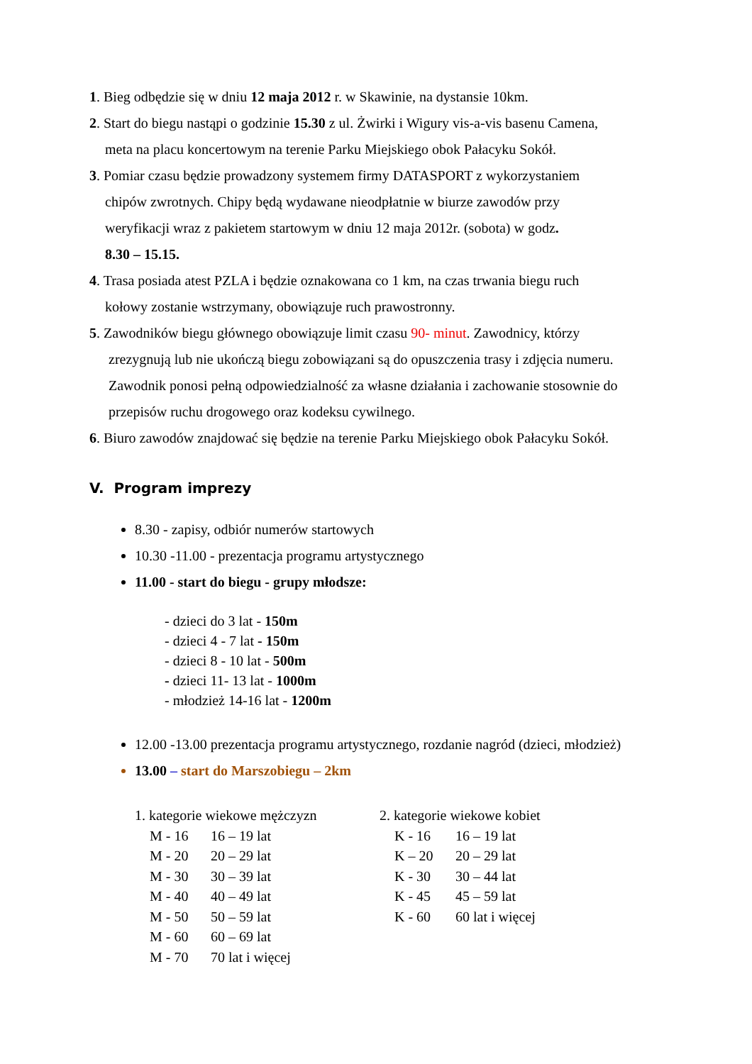1. Bieg odbędzie się w dniu 12 maja 2012 r. w Skawinie, na dystansie 10km.
2. Start do biegu nastąpi o godzinie 15.30 z ul. Żwirki i Wigury vis-a-vis basenu Camena,
meta na placu koncertowym na terenie Parku Miejskiego obok Pałacyku Sokół.
3. Pomiar czasu będzie prowadzony systemem firmy DATASPORT z wykorzystaniem
chipów zwrotnych. Chipy będą wydawane nieodpłatnie w biurze zawodów przy
weryfikacji wraz z pakietem startowym w dniu 12 maja 2012r. (sobota) w godz.
8.30 – 15.15.
4. Trasa posiada atest PZLA i będzie oznakowana co 1 km, na czas trwania biegu ruch
kołowy zostanie wstrzymany, obowiązuje ruch prawostronny.
5. Zawodników biegu głównego obowiązuje limit czasu 90- minut. Zawodnicy, którzy
zrezygnują lub nie ukończą biegu zobowiązani są do opuszczenia trasy i zdjęcia numeru.
Zawodnik ponosi pełną odpowiedzialność za własne działania i zachowanie stosownie do
przepisów ruchu drogowego oraz kodeksu cywilnego.
6. Biuro zawodów znajdować się będzie na terenie Parku Miejskiego obok Pałacyku Sokół.
V. Program imprezy
8.30 - zapisy, odbiór numerów startowych
10.30 -11.00 - prezentacja programu artystycznego
11.00 - start do biegu - grupy młodsze:
- dzieci do 3 lat - 150m
- dzieci 4 - 7 lat - 150m
- dzieci 8 - 10 lat - 500m
- dzieci 11- 13 lat - 1000m
- młodzież 14-16 lat - 1200m
12.00 -13.00 prezentacja programu artystycznego, rozdanie nagród (dzieci, młodzież)
13.00 – start do Marszobiegu – 2km
1. kategorie wiekowe mężczyzn
M - 16 16 – 19 lat
M - 20 20 – 29 lat
M - 30 30 – 39 lat
M - 40 40 – 49 lat
M - 50 50 – 59 lat
M - 60 60 – 69 lat
M - 70 70 lat i więcej
2. kategorie wiekowe kobiet
K - 16 16 – 19 lat
K – 20 20 – 29 lat
K - 30 30 – 44 lat
K - 45 45 – 59 lat
K - 60 60 lat i więcej